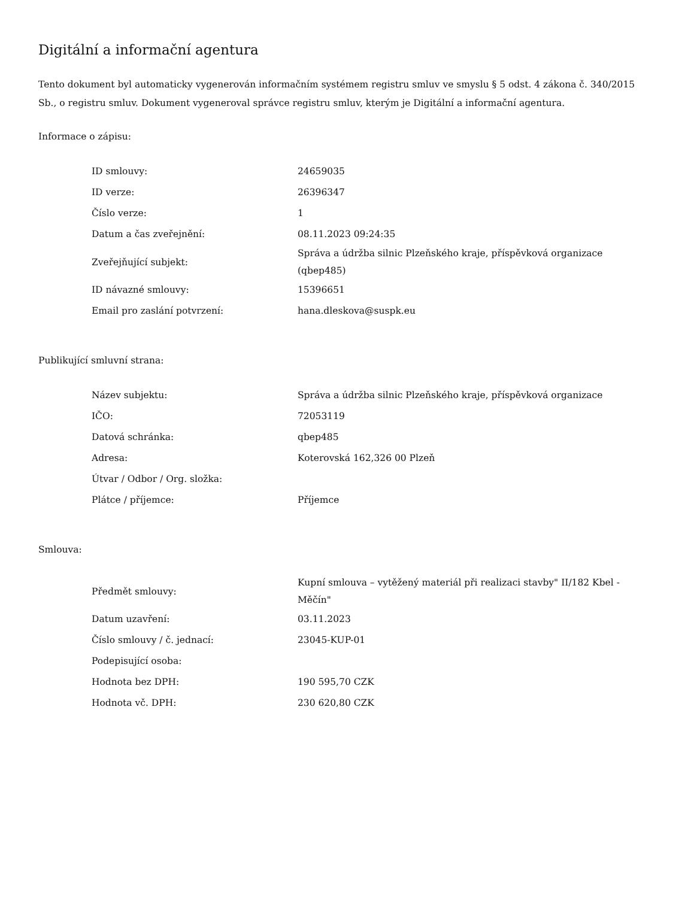Digitální a informační agentura
Tento dokument byl automaticky vygenerován informačním systémem registru smluv ve smyslu § 5 odst. 4 zákona č. 340/2015 Sb., o registru smluv. Dokument vygeneroval správce registru smluv, kterým je Digitální a informační agentura.
Informace o zápisu:
| ID smlouvy: | 24659035 |
| ID verze: | 26396347 |
| Číslo verze: | 1 |
| Datum a čas zveřejnění: | 08.11.2023 09:24:35 |
| Zveřejňující subjekt: | Správa a údržba silnic Plzeňského kraje, příspěvková organizace (qbep485) |
| ID návazné smlouvy: | 15396651 |
| Email pro zaslání potvrzení: | hana.dleskova@suspk.eu |
Publikující smluvní strana:
| Název subjektu: | Správa a údržba silnic Plzeňského kraje, příspěvková organizace |
| IČO: | 72053119 |
| Datová schránka: | qbep485 |
| Adresa: | Koterovská 162,326 00 Plzeň |
| Útvar / Odbor / Org. složka: | |
| Plátce / příjemce: | Příjemce |
Smlouva:
| Předmět smlouvy: | Kupní smlouva – vytěžený materiál při realizaci stavby" II/182 Kbel - Měčín" |
| Datum uzavření: | 03.11.2023 |
| Číslo smlouvy / č. jednací: | 23045-KUP-01 |
| Podepisující osoba: | |
| Hodnota bez DPH: | 190 595,70 CZK |
| Hodnota vč. DPH: | 230 620,80 CZK |